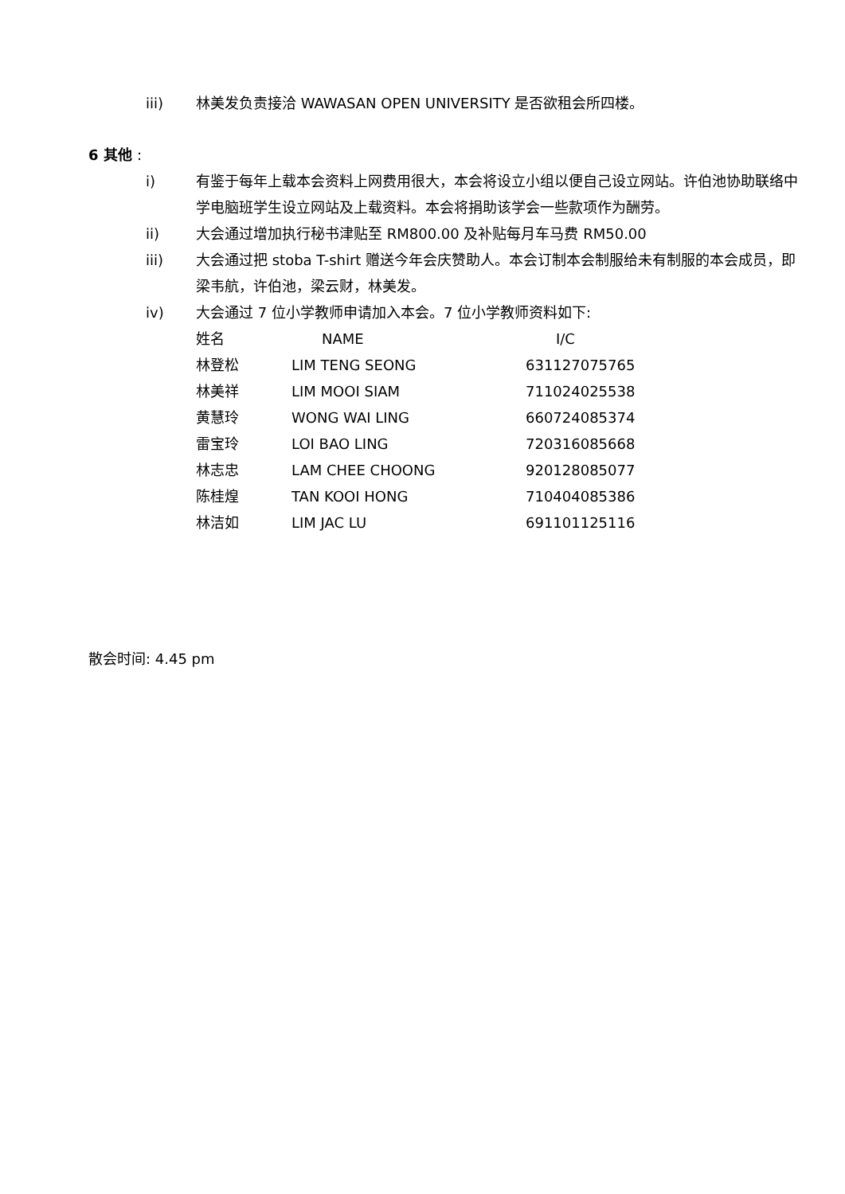iii) 林美发负责接洽 WAWASAN OPEN UNIVERSITY 是否欲租会所四楼。
6 其他 :
i) 有鉴于每年上载本会资料上网费用很大，本会将设立小组以便自己设立网站。许伯池协助联络中学电脑班学生设立网站及上载资料。本会将捐助该学会一些款项作为酬劳。
ii) 大会通过增加执行秘书津贴至 RM800.00 及补贴每月车马费 RM50.00
iii) 大会通过把 stoba T-shirt 赠送今年会庆赞助人。本会订制本会制服给未有制服的本会成员，即梁韦航，许伯池，梁云财，林美发。
iv) 大会通过 7 位小学教师申请加入本会。7 位小学教师资料如下:
| 姓名 | NAME | I/C |
| --- | --- | --- |
| 林登松 | LIM TENG SEONG | 631127075765 |
| 林美祥 | LIM MOOI SIAM | 711024025538 |
| 黄慧玲 | WONG WAI LING | 660724085374 |
| 雷宝玲 | LOI BAO LING | 720316085668 |
| 林志忠 | LAM CHEE CHOONG | 920128085077 |
| 陈桂煌 | TAN KOOI HONG | 710404085386 |
| 林洁如 | LIM JAC LU | 691101125116 |
散会时间: 4.45 pm